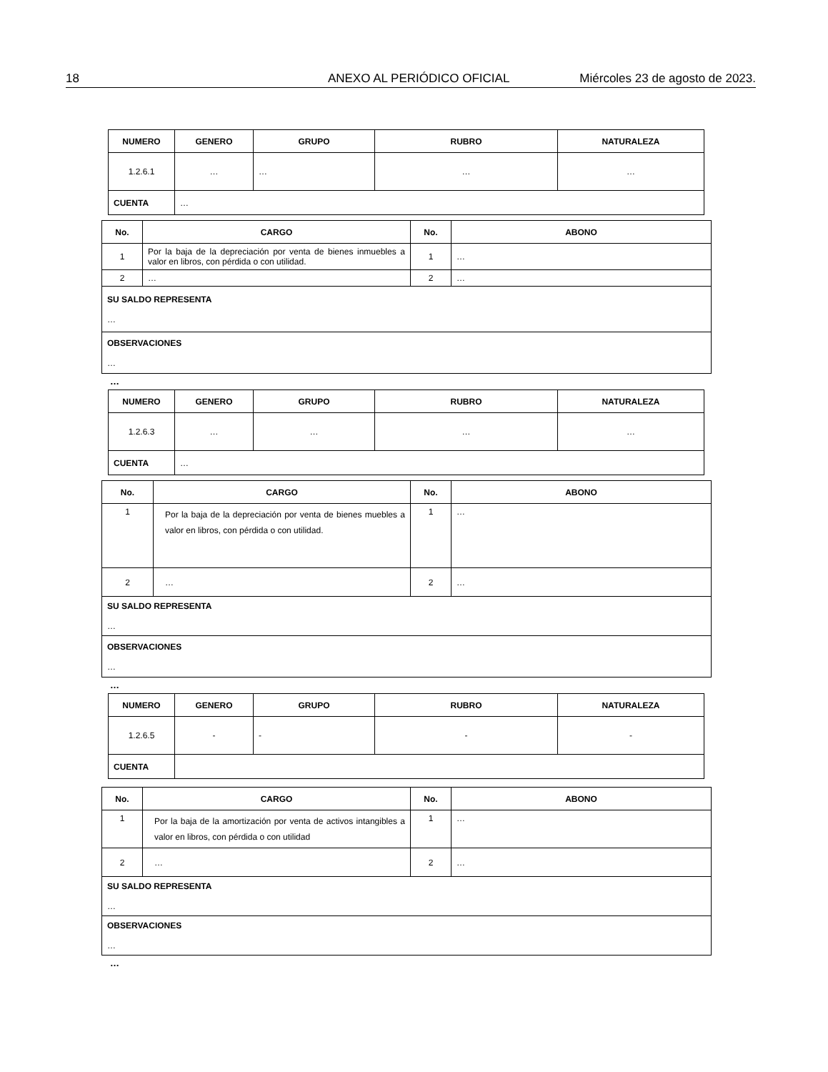18 ANEXO AL PERIÓDICO OFICIAL Miércoles 23 de agosto de 2023.
| NUMERO | GENERO | GRUPO | RUBRO | NATURALEZA |
| --- | --- | --- | --- | --- |
| 1.2.6.1 | … | … | … | … |
| CUENTA | … | | | |
| No. | CARGO | No. | ABONO |
| --- | --- | --- | --- |
| 1 | Por la baja de la depreciación por venta de bienes inmuebles a valor en libros, con pérdida o con utilidad. | 1 | … |
| 2 | … | 2 | … |
| SU SALDO REPRESENTA … | | | |
| OBSERVACIONES … | | | |
…
| NUMERO | GENERO | GRUPO | RUBRO | NATURALEZA |
| --- | --- | --- | --- | --- |
| 1.2.6.3 | … | … | … | … |
| CUENTA | … | | | |
| No. | CARGO | No. | ABONO |
| --- | --- | --- | --- |
| 1 | Por la baja de la depreciación por venta de bienes muebles a valor en libros, con pérdida o con utilidad. | 1 | … |
| 2 | … | 2 | … |
| SU SALDO REPRESENTA … | | | |
| OBSERVACIONES … | | | |
…
| NUMERO | GENERO | GRUPO | RUBRO | NATURALEZA |
| --- | --- | --- | --- | --- |
| 1.2.6.5 | - | - | - | - |
| CUENTA | | | | |
| No. | CARGO | No. | ABONO |
| --- | --- | --- | --- |
| 1 | Por la baja de la amortización por venta de activos intangibles a valor en libros, con pérdida o con utilidad | 1 | … |
| 2 | … | 2 | … |
| SU SALDO REPRESENTA … | | | |
| OBSERVACIONES … | | | |
…